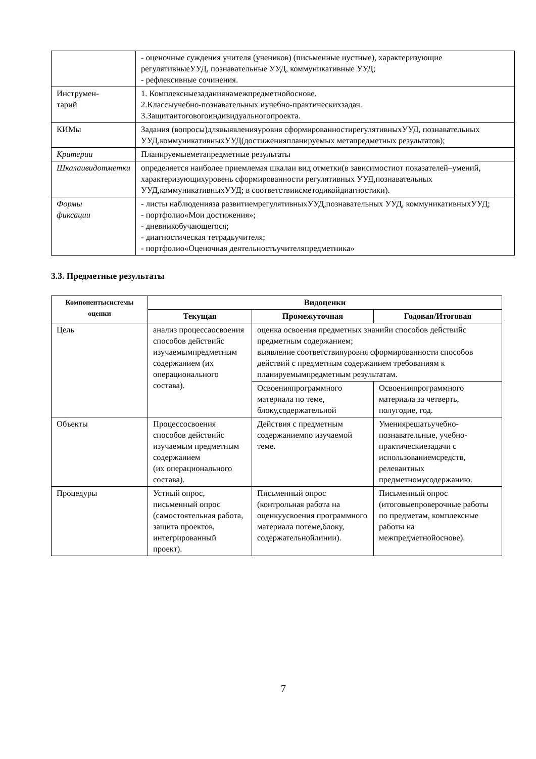| | - оценочные суждения учителя (учеников) (письменные иустные), характеризующие регулятивныеУУД, познавательные УУД, коммуникативные УУД; - рефлексивные сочинения. |
| Инструмен- тарий | 1. Комплексныезаданиянамежпредметнойоснове. 2.Классыучебно-познавательных иучебно-практическихзадач. 3.Защитаитоговогоиндивидуальногопроекта. |
| КИМы | Задания (вопросы)длявыявленияуровня сформированностирегулятивныхУУД, познавательных УУД,коммуникативныхУУД(достиженияпланируемых метапредметных результатов); |
| Критерии | Планируемыеметапредметные результаты |
| Шкалаивидотметки | определяется наиболее приемлемая шкалаи вид отметки(в зависимостиот показателей–умений, характеризующихуровень сформированности регулятивных УУД,познавательных УУД,коммуникативныхУУД; в соответствиисметодикойдиагностики). |
| Формы фиксации | - листы наблюденияза развитиемрегулятивныхУУД,познавательных УУД, коммуникативныхУУД; - портфолио«Мои достижения»; - дневникобучающегося; - диагностическая тетрадьучителя; - портфолио«Оценочная деятельностьучителяпредметника» |
3.3. Предметные результаты
| Компонентысистемы оценки | Видоценки | | |
| --- | --- | --- | --- |
| | Текущая | Промежуточная | Годовая/Итоговая |
| Цель | анализ процессаосвоения способов действийс изучаемымпредметным содержанием (их операционального состава). | оценка освоения предметных знанийи способов действийс предметным содержанием; выявление соответствияуровня сформированности способов действий с предметным содержанием требованиям к планируемымпредметным результатам. | |
| | | Освоенияпрограммного материала по теме, блоку,содержательной | Освоенияпрограммного материала за четверть, полугодие, год. |
| Объекты | Процессосвоения способов действийс изучаемым предметным содержанием (их операционального состава). | Действия с предметным содержаниемпо изучаемой теме. | Умениярешатьучебно-познавательные, учебно-практическиезадачи с использованиемсредств, релевантных предметномусодержанию. |
| Процедуры | Устный опрос, письменный опрос (самостоятельная работа, защита проектов, интегрированный проект). | Письменный опрос (контрольная работа на оценкуусвоения программного материала потеме,блоку, содержательнойлинии). | Письменный опрос (итоговыепроверочные работы по предметам, комплексные работы на межпредметнойоснове). |
7